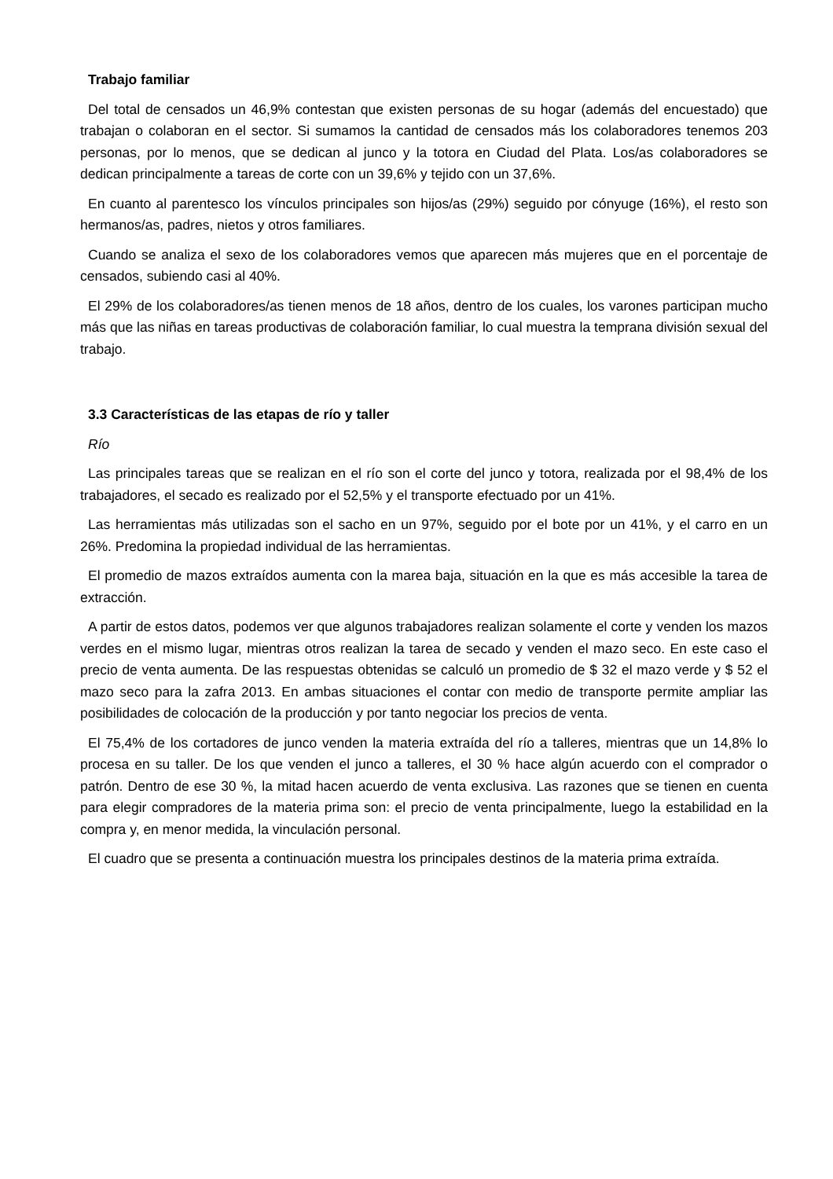Trabajo familiar
Del total de censados un 46,9% contestan que existen personas de su hogar (además del encuestado) que trabajan o colaboran en el sector. Si sumamos la cantidad de censados más los colaboradores tenemos 203 personas, por lo menos, que se dedican al junco y la totora en Ciudad del Plata. Los/as colaboradores se dedican principalmente a tareas de corte con un 39,6% y tejido con un 37,6%.
En cuanto al parentesco los vínculos principales son hijos/as (29%) seguido por cónyuge (16%), el resto son hermanos/as, padres, nietos y otros familiares.
Cuando se analiza el sexo de los colaboradores vemos que aparecen más mujeres que en el porcentaje de censados, subiendo casi al 40%.
El 29% de los colaboradores/as tienen menos de 18 años, dentro de los cuales, los varones participan mucho más que las niñas en tareas productivas de colaboración familiar, lo cual muestra la temprana división sexual del trabajo.
3.3 Características de las etapas de río y taller
Río
Las principales tareas que se realizan en el río son el corte del junco y totora, realizada por el 98,4% de los trabajadores, el secado es realizado por el 52,5% y el transporte efectuado por un 41%.
Las herramientas más utilizadas son el sacho en un 97%, seguido por el bote por un 41%, y el carro en un 26%. Predomina la propiedad individual de las herramientas.
El promedio de mazos extraídos aumenta con la marea baja, situación en la que es más accesible la tarea de extracción.
A partir de estos datos, podemos ver que algunos trabajadores realizan solamente el corte y venden los mazos verdes en el mismo lugar, mientras otros realizan la tarea de secado y venden el mazo seco. En este caso el precio de venta aumenta. De las respuestas obtenidas se calculó un promedio de $ 32 el mazo verde y $ 52 el mazo seco para la zafra 2013. En ambas situaciones el contar con medio de transporte permite ampliar las posibilidades de colocación de la producción y por tanto negociar los precios de venta.
El 75,4% de los cortadores de junco venden la materia extraída del río a talleres, mientras que un 14,8% lo procesa en su taller. De los que venden el junco a talleres, el 30 % hace algún acuerdo con el comprador o patrón. Dentro de ese 30 %, la mitad hacen acuerdo de venta exclusiva. Las razones que se tienen en cuenta para elegir compradores de la materia prima son: el precio de venta principalmente, luego la estabilidad en la compra y, en menor medida, la vinculación personal.
El cuadro que se presenta a continuación muestra los principales destinos de la materia prima extraída.